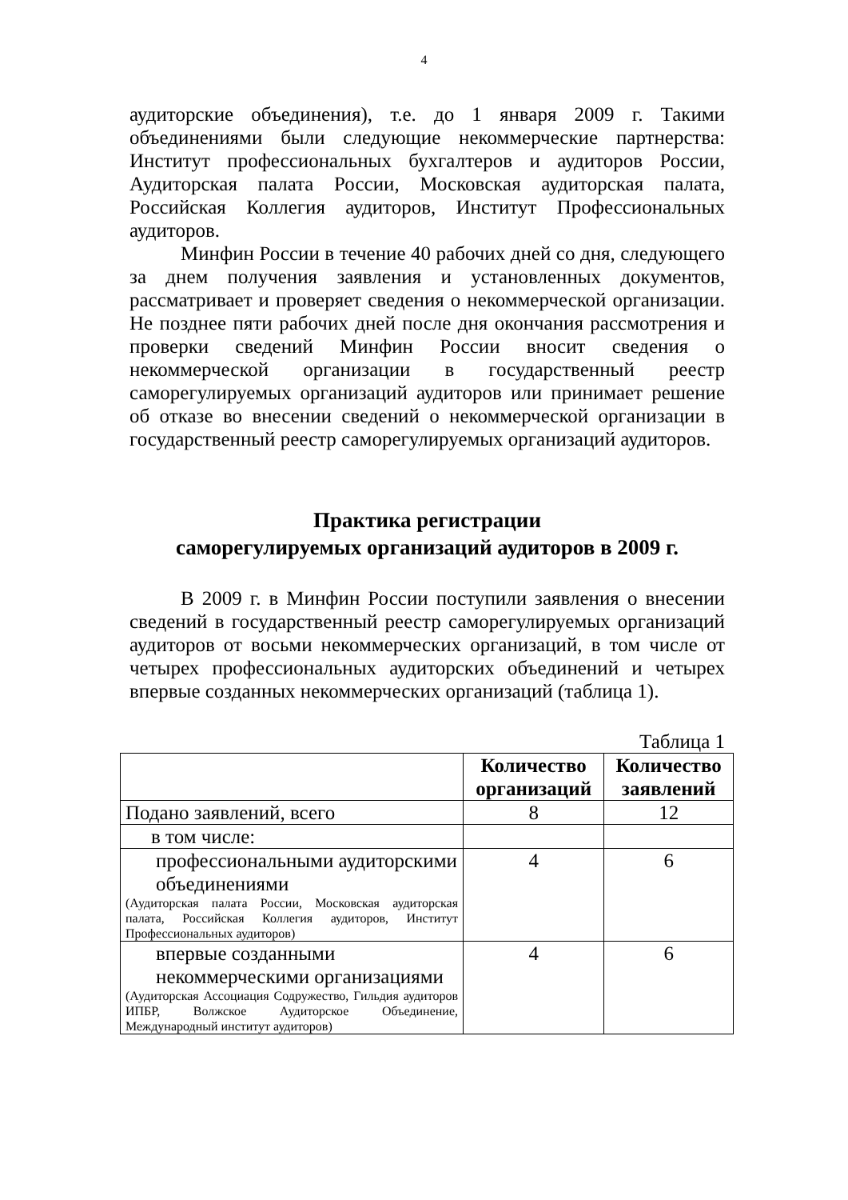4
аудиторские объединения), т.е. до 1 января 2009 г. Такими объединениями были следующие некоммерческие партнерства: Институт профессиональных бухгалтеров и аудиторов России, Аудиторская палата России, Московская аудиторская палата, Российская Коллегия аудиторов, Институт Профессиональных аудиторов.
Минфин России в течение 40 рабочих дней со дня, следующего за днем получения заявления и установленных документов, рассматривает и проверяет сведения о некоммерческой организации. Не позднее пяти рабочих дней после дня окончания рассмотрения и проверки сведений Минфин России вносит сведения о некоммерческой организации в государственный реестр саморегулируемых организаций аудиторов или принимает решение об отказе во внесении сведений о некоммерческой организации в государственный реестр саморегулируемых организаций аудиторов.
Практика регистрации
саморегулируемых организаций аудиторов в 2009 г.
В 2009 г. в Минфин России поступили заявления о внесении сведений в государственный реестр саморегулируемых организаций аудиторов от восьми некоммерческих организаций, в том числе от четырех профессиональных аудиторских объединений и четырех впервые созданных некоммерческих организаций (таблица 1).
Таблица 1
| | Количество организаций | Количество заявлений |
| --- | --- | --- |
| Подано заявлений, всего | 8 | 12 |
| в том числе: | | |
| профессиональными аудиторскими объединениями (Аудиторская палата России, Московская аудиторская палата, Российская Коллегия аудиторов, Институт Профессиональных аудиторов) | 4 | 6 |
| впервые созданными некоммерческими организациями (Аудиторская Ассоциация Содружество, Гильдия аудиторов ИПБР, Волжское Аудиторское Объединение, Международный институт аудиторов) | 4 | 6 |